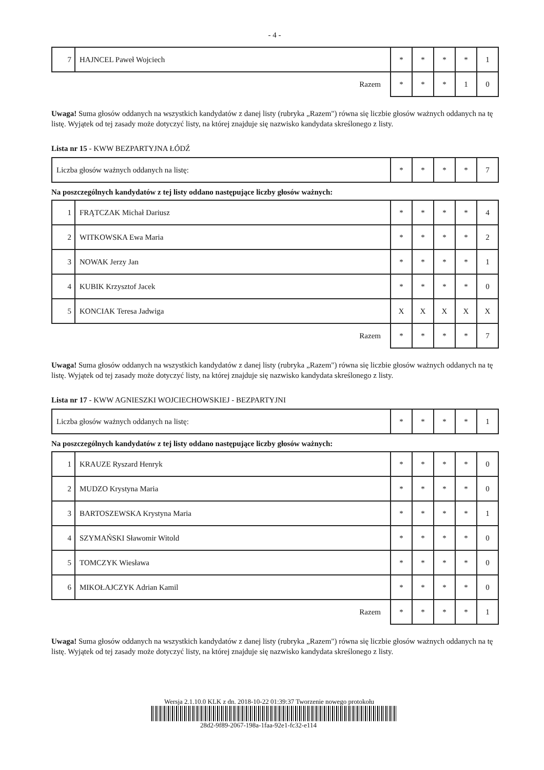- 4 -
| 7 | HAJNCEL Paweł Wojciech | * | * | * | * | 1 |
| Razem | | * | * | * | 1 | 0 |
Uwaga! Suma głosów oddanych na wszystkich kandydatów z danej listy (rubryka „Razem") równa się liczbie głosów ważnych oddanych na tę listę. Wyjątek od tej zasady może dotyczyć listy, na której znajduje się nazwisko kandydata skreślonego z listy.
Lista nr 15 - KWW BEZPARTYJNA ŁÓDŹ
| Liczba głosów ważnych oddanych na listę: | * | * | * | * | 7 |
Na poszczególnych kandydatów z tej listy oddano następujące liczby głosów ważnych:
| 1 | FRĄTCZAK Michał Dariusz | * | * | * | * | 4 |
| 2 | WITKOWSKA Ewa Maria | * | * | * | * | 2 |
| 3 | NOWAK Jerzy Jan | * | * | * | * | 1 |
| 4 | KUBIK Krzysztof Jacek | * | * | * | * | 0 |
| 5 | KONCIAK Teresa Jadwiga | X | X | X | X | X |
| Razem | | * | * | * | * | 7 |
Uwaga! Suma głosów oddanych na wszystkich kandydatów z danej listy (rubryka „Razem") równa się liczbie głosów ważnych oddanych na tę listę. Wyjątek od tej zasady może dotyczyć listy, na której znajduje się nazwisko kandydata skreślonego z listy.
Lista nr 17 - KWW AGNIESZKI WOJCIECHOWSKIEJ - BEZPARTYJNI
| Liczba głosów ważnych oddanych na listę: | * | * | * | * | 1 |
Na poszczególnych kandydatów z tej listy oddano następujące liczby głosów ważnych:
| 1 | KRAUZE Ryszard Henryk | * | * | * | * | 0 |
| 2 | MUDZO Krystyna Maria | * | * | * | * | 0 |
| 3 | BARTOSZEWSKA Krystyna Maria | * | * | * | * | 1 |
| 4 | SZYMAŃSKI Sławomir Witold | * | * | * | * | 0 |
| 5 | TOMCZYK Wiesława | * | * | * | * | 0 |
| 6 | MIKOŁAJCZYK Adrian Kamil | * | * | * | * | 0 |
| Razem | | * | * | * | * | 1 |
Uwaga! Suma głosów oddanych na wszystkich kandydatów z danej listy (rubryka „Razem") równa się liczbie głosów ważnych oddanych na tę listę. Wyjątek od tej zasady może dotyczyć listy, na której znajduje się nazwisko kandydata skreślonego z listy.
Wersja 2.1.10.0 KLK z dn. 2018-10-22 01:39:37 Tworzenie nowego protokołu
28d2-9f89-2067-198a-1faa-92e1-fc32-e114